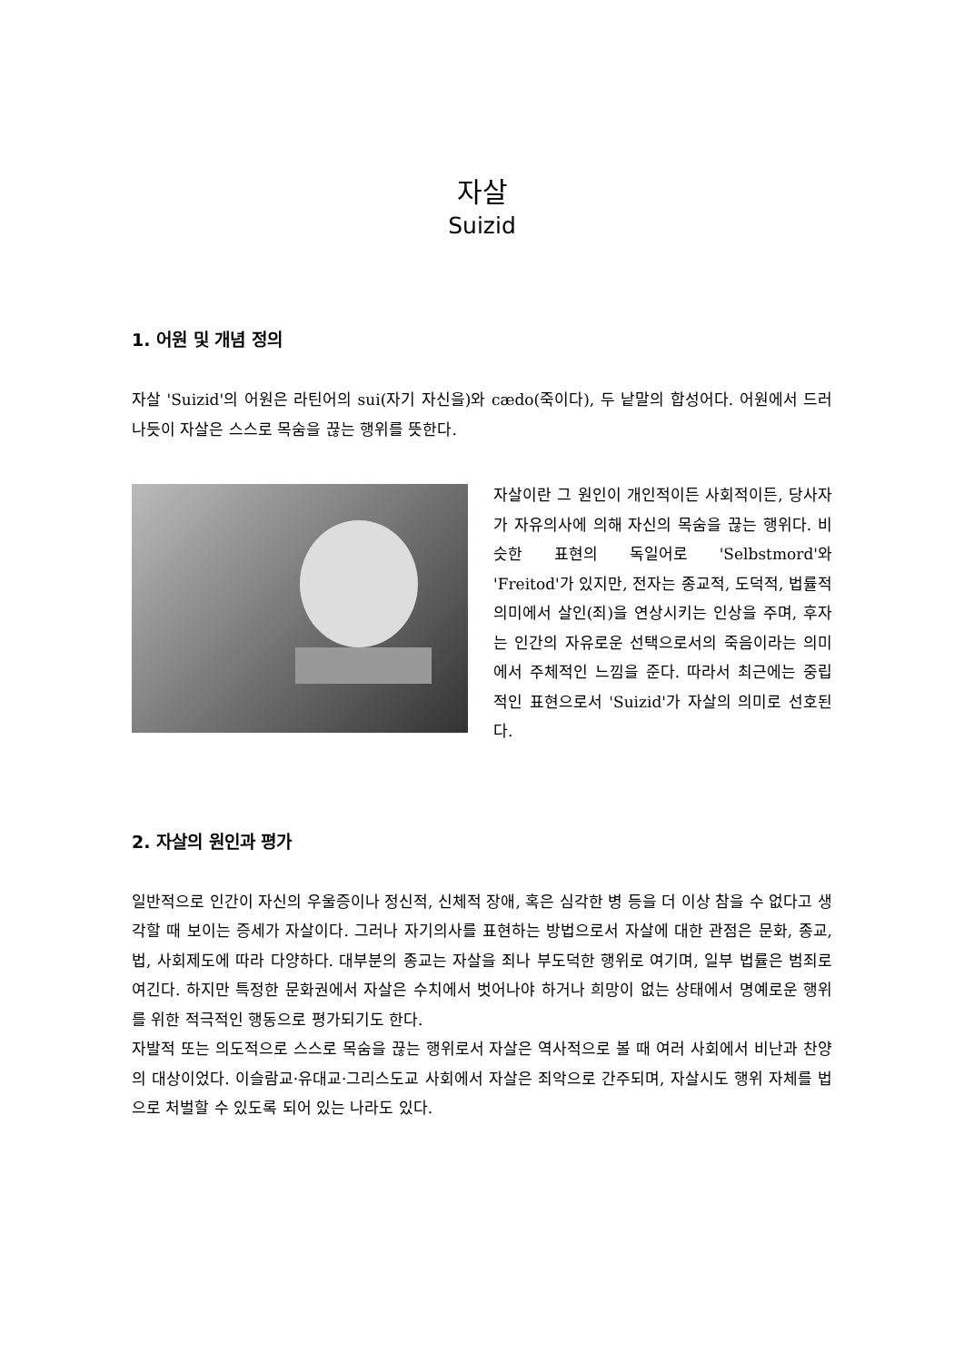자살
Suizid
1. 어원 및 개념 정의
자살 'Suizid'의 어원은 라틴어의 sui(자기 자신을)와 cædo(죽이다), 두 낱말의 합성어다. 어원에서 드러나듯이 자살은 스스로 목숨을 끊는 행위를 뜻한다.
자살이란 그 원인이 개인적이든 사회적이든, 당사자가 자유의사에 의해 자신의 목숨을 끊는 행위다. 비슷한 표현의 독일어로 'Selbstmord'와 'Freitod'가 있지만, 전자는 종교적, 도덕적, 법률적 의미에서 살인(죄)을 연상시키는 인상을 주며, 후자는 인간의 자유로운 선택으로서의 죽음이라는 의미에서 주체적인 느낌을 준다. 따라서 최근에는 중립적인 표현으로서 'Suizid'가 자살의 의미로 선호된다.
2. 자살의 원인과 평가
일반적으로 인간이 자신의 우울증이나 정신적, 신체적 장애, 혹은 심각한 병 등을 더 이상 참을 수 없다고 생각할 때 보이는 증세가 자살이다. 그러나 자기의사를 표현하는 방법으로서 자살에 대한 관점은 문화, 종교, 법, 사회제도에 따라 다양하다. 대부분의 종교는 자살을 죄나 부도덕한 행위로 여기며, 일부 법률은 범죄로 여긴다. 하지만 특정한 문화권에서 자살은 수치에서 벗어나야 하거나 희망이 없는 상태에서 명예로운 행위를 위한 적극적인 행동으로 평가되기도 한다.
자발적 또는 의도적으로 스스로 목숨을 끊는 행위로서 자살은 역사적으로 볼 때 여러 사회에서 비난과 찬양의 대상이었다. 이슬람교·유대교·그리스도교 사회에서 자살은 죄악으로 간주되며, 자살시도 행위 자체를 법으로 처벌할 수 있도록 되어 있는 나라도 있다.